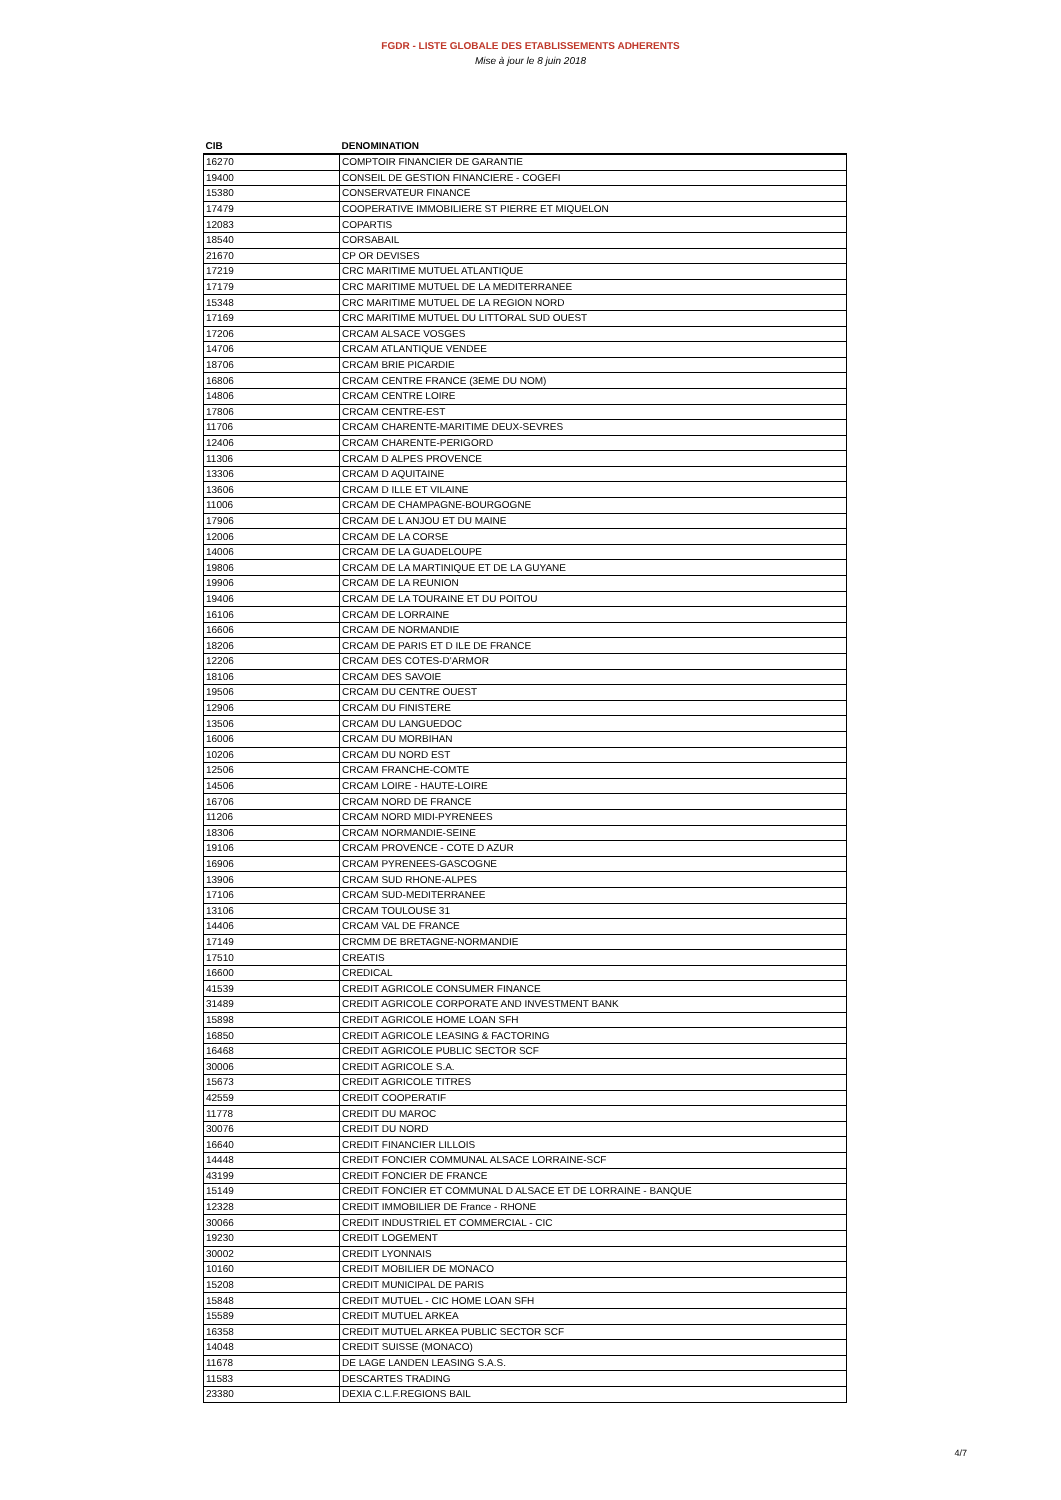FGDR - LISTE GLOBALE DES ETABLISSEMENTS ADHERENTS
Mise à jour le 8 juin 2018
| CIB | DENOMINATION |
| --- | --- |
| 16270 | COMPTOIR FINANCIER DE GARANTIE |
| 19400 | CONSEIL DE GESTION FINANCIERE - COGEFI |
| 15380 | CONSERVATEUR FINANCE |
| 17479 | COOPERATIVE IMMOBILIERE ST PIERRE ET MIQUELON |
| 12083 | COPARTIS |
| 18540 | CORSABAIL |
| 21670 | CP OR DEVISES |
| 17219 | CRC MARITIME MUTUEL ATLANTIQUE |
| 17179 | CRC MARITIME MUTUEL DE LA MEDITERRANEE |
| 15348 | CRC MARITIME MUTUEL DE LA REGION NORD |
| 17169 | CRC MARITIME MUTUEL DU LITTORAL SUD OUEST |
| 17206 | CRCAM ALSACE VOSGES |
| 14706 | CRCAM ATLANTIQUE VENDEE |
| 18706 | CRCAM BRIE PICARDIE |
| 16806 | CRCAM CENTRE FRANCE (3EME DU NOM) |
| 14806 | CRCAM CENTRE LOIRE |
| 17806 | CRCAM CENTRE-EST |
| 11706 | CRCAM CHARENTE-MARITIME DEUX-SEVRES |
| 12406 | CRCAM CHARENTE-PERIGORD |
| 11306 | CRCAM D ALPES PROVENCE |
| 13306 | CRCAM D AQUITAINE |
| 13606 | CRCAM D ILLE ET VILAINE |
| 11006 | CRCAM DE CHAMPAGNE-BOURGOGNE |
| 17906 | CRCAM DE L ANJOU ET DU MAINE |
| 12006 | CRCAM DE LA CORSE |
| 14006 | CRCAM DE LA GUADELOUPE |
| 19806 | CRCAM DE LA MARTINIQUE ET DE LA GUYANE |
| 19906 | CRCAM DE LA REUNION |
| 19406 | CRCAM DE LA TOURAINE ET DU POITOU |
| 16106 | CRCAM DE LORRAINE |
| 16606 | CRCAM DE NORMANDIE |
| 18206 | CRCAM DE PARIS ET D ILE DE FRANCE |
| 12206 | CRCAM DES COTES-D'ARMOR |
| 18106 | CRCAM DES SAVOIE |
| 19506 | CRCAM DU CENTRE OUEST |
| 12906 | CRCAM DU FINISTERE |
| 13506 | CRCAM DU LANGUEDOC |
| 16006 | CRCAM DU MORBIHAN |
| 10206 | CRCAM DU NORD EST |
| 12506 | CRCAM FRANCHE-COMTE |
| 14506 | CRCAM LOIRE - HAUTE-LOIRE |
| 16706 | CRCAM NORD DE FRANCE |
| 11206 | CRCAM NORD MIDI-PYRENEES |
| 18306 | CRCAM NORMANDIE-SEINE |
| 19106 | CRCAM PROVENCE - COTE D AZUR |
| 16906 | CRCAM PYRENEES-GASCOGNE |
| 13906 | CRCAM SUD RHONE-ALPES |
| 17106 | CRCAM SUD-MEDITERRANEE |
| 13106 | CRCAM TOULOUSE 31 |
| 14406 | CRCAM VAL DE FRANCE |
| 17149 | CRCMM DE BRETAGNE-NORMANDIE |
| 17510 | CREATIS |
| 16600 | CREDICAL |
| 41539 | CREDIT AGRICOLE CONSUMER FINANCE |
| 31489 | CREDIT AGRICOLE CORPORATE AND INVESTMENT BANK |
| 15898 | CREDIT AGRICOLE HOME LOAN SFH |
| 16850 | CREDIT AGRICOLE LEASING & FACTORING |
| 16468 | CREDIT AGRICOLE PUBLIC SECTOR SCF |
| 30006 | CREDIT AGRICOLE S.A. |
| 15673 | CREDIT AGRICOLE TITRES |
| 42559 | CREDIT COOPERATIF |
| 11778 | CREDIT DU MAROC |
| 30076 | CREDIT DU NORD |
| 16640 | CREDIT FINANCIER LILLOIS |
| 14448 | CREDIT FONCIER COMMUNAL ALSACE LORRAINE-SCF |
| 43199 | CREDIT FONCIER DE FRANCE |
| 15149 | CREDIT FONCIER ET COMMUNAL D ALSACE ET DE LORRAINE - BANQUE |
| 12328 | CREDIT IMMOBILIER DE France - RHONE |
| 30066 | CREDIT INDUSTRIEL ET COMMERCIAL - CIC |
| 19230 | CREDIT LOGEMENT |
| 30002 | CREDIT LYONNAIS |
| 10160 | CREDIT MOBILIER DE MONACO |
| 15208 | CREDIT MUNICIPAL DE PARIS |
| 15848 | CREDIT MUTUEL - CIC HOME LOAN SFH |
| 15589 | CREDIT MUTUEL ARKEA |
| 16358 | CREDIT MUTUEL ARKEA PUBLIC SECTOR SCF |
| 14048 | CREDIT SUISSE (MONACO) |
| 11678 | DE LAGE LANDEN LEASING S.A.S. |
| 11583 | DESCARTES TRADING |
| 23380 | DEXIA C.L.F.REGIONS BAIL |
4/7